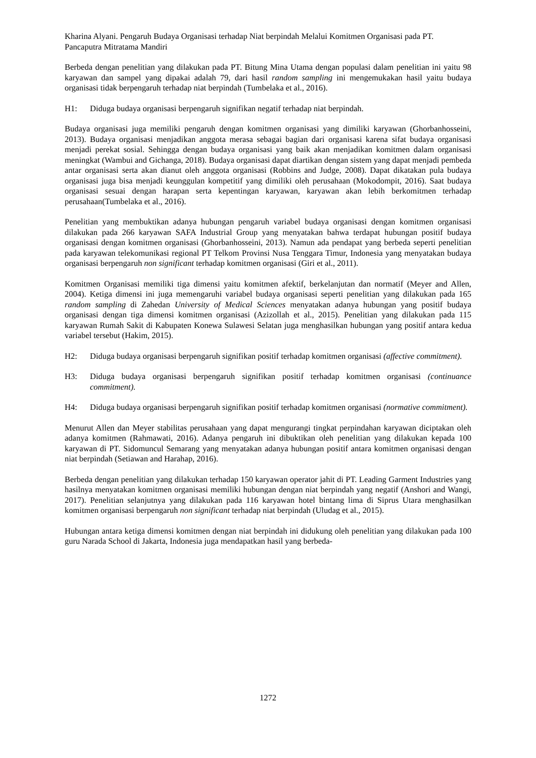Kharina Alyani. Pengaruh Budaya Organisasi terhadap Niat berpindah Melalui Komitmen Organisasi pada PT. Pancaputra Mitratama Mandiri
Berbeda dengan penelitian yang dilakukan pada PT. Bitung Mina Utama dengan populasi dalam penelitian ini yaitu 98 karyawan dan sampel yang dipakai adalah 79, dari hasil random sampling ini mengemukakan hasil yaitu budaya organisasi tidak berpengaruh terhadap niat berpindah (Tumbelaka et al., 2016).
H1: Diduga budaya organisasi berpengaruh signifikan negatif terhadap niat berpindah.
Budaya organisasi juga memiliki pengaruh dengan komitmen organisasi yang dimiliki karyawan (Ghorbanhosseini, 2013). Budaya organisasi menjadikan anggota merasa sebagai bagian dari organisasi karena sifat budaya organisasi menjadi perekat sosial. Sehingga dengan budaya organisasi yang baik akan menjadikan komitmen dalam organisasi meningkat (Wambui and Gichanga, 2018). Budaya organisasi dapat diartikan dengan sistem yang dapat menjadi pembeda antar organisasi serta akan dianut oleh anggota organisasi (Robbins and Judge, 2008). Dapat dikatakan pula budaya organisasi juga bisa menjadi keunggulan kompetitif yang dimiliki oleh perusahaan (Mokodompit, 2016). Saat budaya organisasi sesuai dengan harapan serta kepentingan karyawan, karyawan akan lebih berkomitmen terhadap perusahaan(Tumbelaka et al., 2016).
Penelitian yang membuktikan adanya hubungan pengaruh variabel budaya organisasi dengan komitmen organisasi dilakukan pada 266 karyawan SAFA Industrial Group yang menyatakan bahwa terdapat hubungan positif budaya organisasi dengan komitmen organisasi (Ghorbanhosseini, 2013). Namun ada pendapat yang berbeda seperti penelitian pada karyawan telekomunikasi regional PT Telkom Provinsi Nusa Tenggara Timur, Indonesia yang menyatakan budaya organisasi berpengaruh non significant terhadap komitmen organisasi (Giri et al., 2011).
Komitmen Organisasi memiliki tiga dimensi yaitu komitmen afektif, berkelanjutan dan normatif (Meyer and Allen, 2004). Ketiga dimensi ini juga memengaruhi variabel budaya organisasi seperti penelitian yang dilakukan pada 165 random sampling di Zahedan University of Medical Sciences menyatakan adanya hubungan yang positif budaya organisasi dengan tiga dimensi komitmen organisasi (Azizollah et al., 2015). Penelitian yang dilakukan pada 115 karyawan Rumah Sakit di Kabupaten Konewa Sulawesi Selatan juga menghasilkan hubungan yang positif antara kedua variabel tersebut (Hakim, 2015).
H2: Diduga budaya organisasi berpengaruh signifikan positif terhadap komitmen organisasi (affective commitment).
H3: Diduga budaya organisasi berpengaruh signifikan positif terhadap komitmen organisasi (continuance commitment).
H4: Diduga budaya organisasi berpengaruh signifikan positif terhadap komitmen organisasi (normative commitment).
Menurut Allen dan Meyer stabilitas perusahaan yang dapat mengurangi tingkat perpindahan karyawan diciptakan oleh adanya komitmen (Rahmawati, 2016). Adanya pengaruh ini dibuktikan oleh penelitian yang dilakukan kepada 100 karyawan di PT. Sidomuncul Semarang yang menyatakan adanya hubungan positif antara komitmen organisasi dengan niat berpindah (Setiawan and Harahap, 2016).
Berbeda dengan penelitian yang dilakukan terhadap 150 karyawan operator jahit di PT. Leading Garment Industries yang hasilnya menyatakan komitmen organisasi memiliki hubungan dengan niat berpindah yang negatif (Anshori and Wangi, 2017). Penelitian selanjutnya yang dilakukan pada 116 karyawan hotel bintang lima di Siprus Utara menghasilkan komitmen organisasi berpengaruh non significant terhadap niat berpindah (Uludag et al., 2015).
Hubungan antara ketiga dimensi komitmen dengan niat berpindah ini didukung oleh penelitian yang dilakukan pada 100 guru Narada School di Jakarta, Indonesia juga mendapatkan hasil yang berbeda-
1272